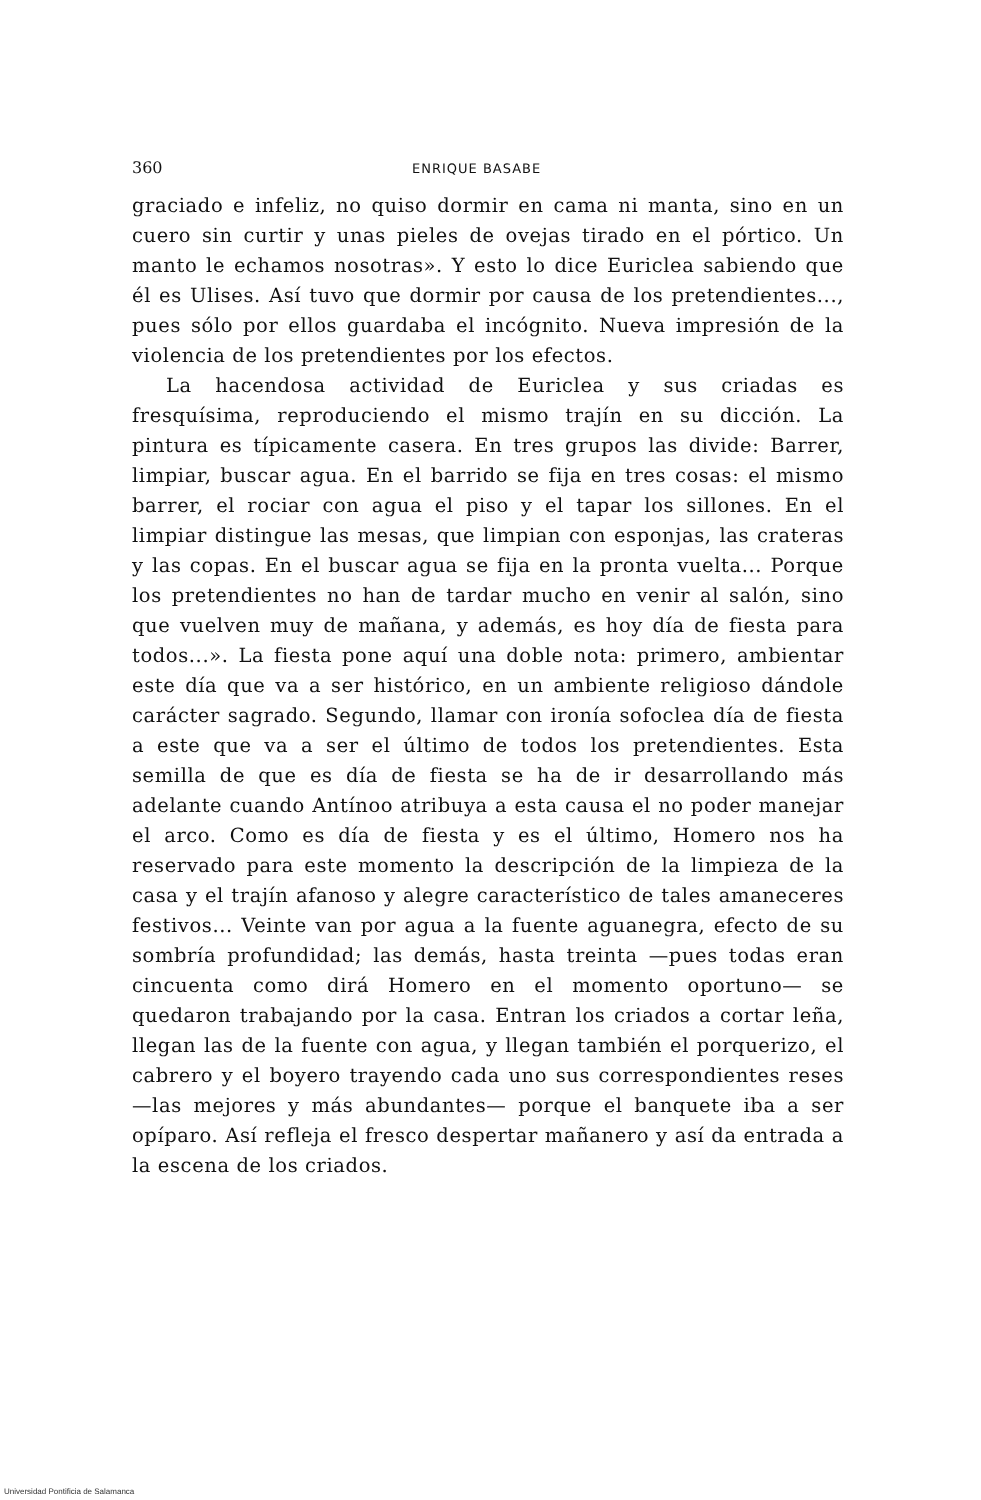360 ENRIQUE BASABE
graciado e infeliz, no quiso dormir en cama ni manta, sino en un cuero sin curtir y unas pieles de ovejas tirado en el pórtico. Un manto le echamos nosotras». Y esto lo dice Euriclea sabiendo que él es Ulises. Así tuvo que dormir por causa de los pretendientes..., pues sólo por ellos guardaba el incógnito. Nueva impresión de la violencia de los pretendientes por los efectos.
La hacendosa actividad de Euriclea y sus criadas es fresquísima, reproduciendo el mismo trajín en su dicción. La pintura es típicamente casera. En tres grupos las divide: Barrer, limpiar, buscar agua. En el barrido se fija en tres cosas: el mismo barrer, el rociar con agua el piso y el tapar los sillones. En el limpiar distingue las mesas, que limpian con esponjas, las crateras y las copas. En el buscar agua se fija en la pronta vuelta... Porque los pretendientes no han de tardar mucho en venir al salón, sino que vuelven muy de mañana, y además, es hoy día de fiesta para todos...». La fiesta pone aquí una doble nota: primero, ambientar este día que va a ser histórico, en un ambiente religioso dándole carácter sagrado. Segundo, llamar con ironía sofoclea día de fiesta a este que va a ser el último de todos los pretendientes. Esta semilla de que es día de fiesta se ha de ir desarrollando más adelante cuando Antínoo atribuya a esta causa el no poder manejar el arco. Como es día de fiesta y es el último, Homero nos ha reservado para este momento la descripción de la limpieza de la casa y el trajín afanoso y alegre característico de tales amaneceres festivos... Veinte van por agua a la fuente aguanegra, efecto de su sombría profundidad; las demás, hasta treinta —pues todas eran cincuenta como dirá Homero en el momento oportuno— se quedaron trabajando por la casa. Entran los criados a cortar leña, llegan las de la fuente con agua, y llegan también el porquerizo, el cabrero y el boyero trayendo cada uno sus correspondientes reses —las mejores y más abundantes— porque el banquete iba a ser opíparo. Así refleja el fresco despertar mañanero y así da entrada a la escena de los criados.
Universidad Pontificia de Salamanca